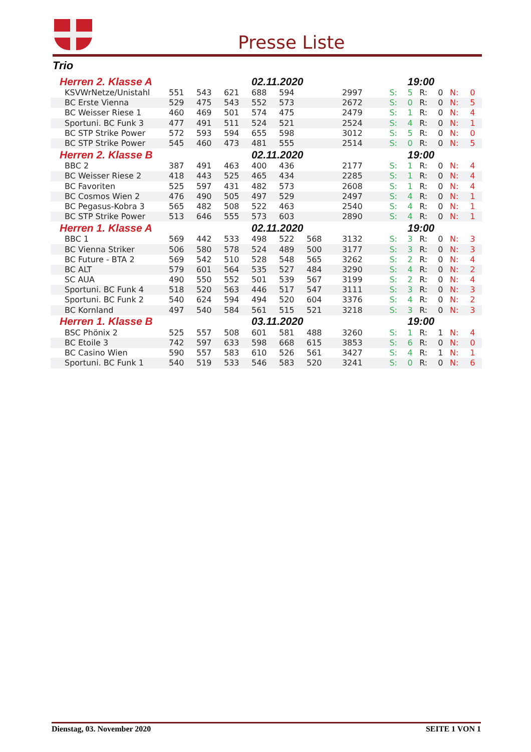Presse Liste
Trio
| Herren 2. Klasse A | | | | 02.11.2020 | | | | | 19:00 | | | | |
| KSVWrNetze/Unistahl | 551 | 543 | 621 | 688 | 594 | | 2997 | S: | 5 | R: | 0 | N: | 0 |
| BC Erste Vienna | 529 | 475 | 543 | 552 | 573 | | 2672 | S: | 0 | R: | 0 | N: | 5 |
| BC Weisser Riese 1 | 460 | 469 | 501 | 574 | 475 | | 2479 | S: | 1 | R: | 0 | N: | 4 |
| Sportuni. BC Funk 3 | 477 | 491 | 511 | 524 | 521 | | 2524 | S: | 4 | R: | 0 | N: | 1 |
| BC STP Strike Power | 572 | 593 | 594 | 655 | 598 | | 3012 | S: | 5 | R: | 0 | N: | 0 |
| BC STP Strike Power | 545 | 460 | 473 | 481 | 555 | | 2514 | S: | 0 | R: | 0 | N: | 5 |
| Herren 2. Klasse B | | | | 02.11.2020 | | | | | 19:00 | | | | |
| BBC 2 | 387 | 491 | 463 | 400 | 436 | | 2177 | S: | 1 | R: | 0 | N: | 4 |
| BC Weisser Riese 2 | 418 | 443 | 525 | 465 | 434 | | 2285 | S: | 1 | R: | 0 | N: | 4 |
| BC Favoriten | 525 | 597 | 431 | 482 | 573 | | 2608 | S: | 1 | R: | 0 | N: | 4 |
| BC Cosmos Wien 2 | 476 | 490 | 505 | 497 | 529 | | 2497 | S: | 4 | R: | 0 | N: | 1 |
| BC Pegasus-Kobra 3 | 565 | 482 | 508 | 522 | 463 | | 2540 | S: | 4 | R: | 0 | N: | 1 |
| BC STP Strike Power | 513 | 646 | 555 | 573 | 603 | | 2890 | S: | 4 | R: | 0 | N: | 1 |
| Herren 1. Klasse A | | | | 02.11.2020 | | | | | 19:00 | | | | |
| BBC 1 | 569 | 442 | 533 | 498 | 522 | 568 | 3132 | S: | 3 | R: | 0 | N: | 3 |
| BC Vienna Striker | 506 | 580 | 578 | 524 | 489 | 500 | 3177 | S: | 3 | R: | 0 | N: | 3 |
| BC Future - BTA 2 | 569 | 542 | 510 | 528 | 548 | 565 | 3262 | S: | 2 | R: | 0 | N: | 4 |
| BC ALT | 579 | 601 | 564 | 535 | 527 | 484 | 3290 | S: | 4 | R: | 0 | N: | 2 |
| SC AUA | 490 | 550 | 552 | 501 | 539 | 567 | 3199 | S: | 2 | R: | 0 | N: | 4 |
| Sportuni. BC Funk 4 | 518 | 520 | 563 | 446 | 517 | 547 | 3111 | S: | 3 | R: | 0 | N: | 3 |
| Sportuni. BC Funk 2 | 540 | 624 | 594 | 494 | 520 | 604 | 3376 | S: | 4 | R: | 0 | N: | 2 |
| BC Kornland | 497 | 540 | 584 | 561 | 515 | 521 | 3218 | S: | 3 | R: | 0 | N: | 3 |
| Herren 1. Klasse B | | | | 03.11.2020 | | | | | 19:00 | | | | |
| BSC Phönix 2 | 525 | 557 | 508 | 601 | 581 | 488 | 3260 | S: | 1 | R: | 1 | N: | 4 |
| BC Etoile 3 | 742 | 597 | 633 | 598 | 668 | 615 | 3853 | S: | 6 | R: | 0 | N: | 0 |
| BC Casino Wien | 590 | 557 | 583 | 610 | 526 | 561 | 3427 | S: | 4 | R: | 1 | N: | 1 |
| Sportuni. BC Funk 1 | 540 | 519 | 533 | 546 | 583 | 520 | 3241 | S: | 0 | R: | 0 | N: | 6 |
Dienstag, 03. November 2020 SEITE 1 VON 1